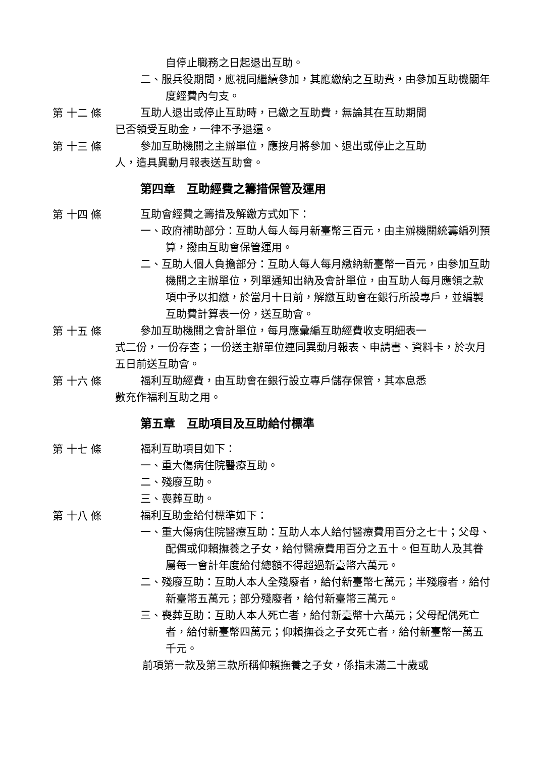自停止職務之日起退出互助。
二、服兵役期間，應視同繼續參加，其應繳納之互助費，由參加互助機關年度經費內勻支。
第 十二 條
互助人退出或停止互助時，已繳之互助費，無論其在互助期間
已否領受互助金，一律不予退還。
第 十三 條
參加互助機關之主辦單位，應按月將參加、退出或停止之互助
人，造具異動月報表送互助會。
第四章　互助經費之籌措保管及運用
第 十四 條
互助會經費之籌措及解繳方式如下：
一、政府補助部分：互助人每人每月新臺幣三百元，由主辦機關統籌編列預算，撥由互助會保管運用。
二、互助人個人負擔部分：互助人每人每月繳納新臺幣一百元，由參加互助機關之主辦單位，列單通知出納及會計單位，由互助人每月應領之款項中予以扣繳，於當月十日前，解繳互助會在銀行所設專戶，並編製互助費計算表一份，送互助會。
第 十五 條
參加互助機關之會計單位，每月應彙編互助經費收支明細表一
式二份，一份存查；一份送主辦單位連同異動月報表、申請書、資料卡，於次月五日前送互助會。
第 十六 條
福利互助經費，由互助會在銀行設立專戶儲存保管，其本息悉
數充作福利互助之用。
第五章　互助項目及互助給付標準
第 十七 條
福利互助項目如下：
一、重大傷病住院醫療互助。
二、殘廢互助。
三、喪葬互助。
第 十八 條
福利互助金給付標準如下：
一、重大傷病住院醫療互助：互助人本人給付醫療費用百分之七十；父母、配偶或仰賴撫養之子女，給付醫療費用百分之五十。但互助人及其眷屬每一會計年度給付總額不得超過新臺幣六萬元。
二、殘廢互助：互助人本人全殘廢者，給付新臺幣七萬元；半殘廢者，給付新臺幣五萬元；部分殘廢者，給付新臺幣三萬元。
三、喪葬互助：互助人本人死亡者，給付新臺幣十六萬元；父母配偶死亡者，給付新臺幣四萬元；仰賴撫養之子女死亡者，給付新臺幣一萬五千元。
前項第一款及第三款所稱仰賴撫養之子女，係指未滿二十歲或